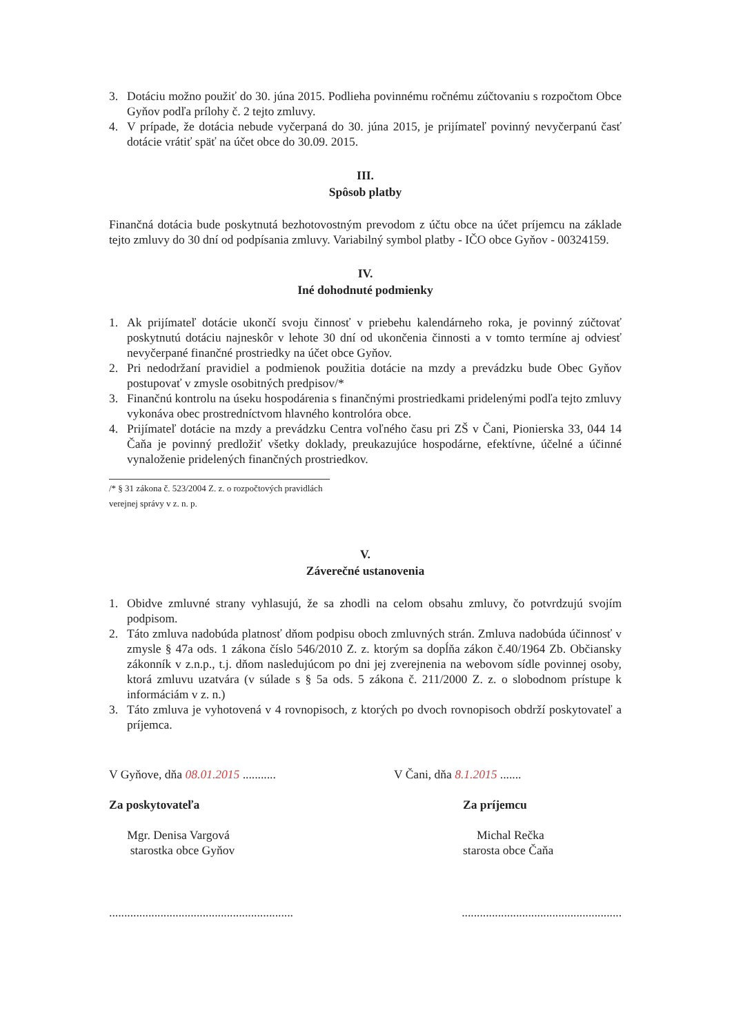3. Dotáciu možno použiť do 30. júna 2015. Podlieha povinnému ročnému zúčtovaniu s rozpočtom Obce Gyňov podľa prílohy č. 2 tejto zmluvy.
4. V prípade, že dotácia nebude vyčerpaná do 30. júna 2015, je prijímateľ povinný nevyčerpanú časť dotácie vrátiť späť na účet obce do 30.09. 2015.
III.
Spôsob platby
Finančná dotácia bude poskytnutá bezhotovostným prevodom z účtu obce na účet príjemcu na základe tejto zmluvy do 30 dní od podpísania zmluvy. Variabilný symbol platby - IČO obce Gyňov - 00324159.
IV.
Iné dohodnuté podmienky
1. Ak prijímateľ dotácie ukončí svoju činnosť v priebehu kalendárneho roka, je povinný zúčtovať poskytnutú dotáciu najneskôr v lehote 30 dní od ukončenia činnosti a v tomto termíne aj odviesť nevyčerpané finančné prostriedky na účet obce Gyňov.
2. Pri nedodržaní pravidiel a podmienok použitia dotácie na mzdy a prevádzku bude Obec Gyňov postupovať v zmysle osobitných predpisov/*
3. Finančnú kontrolu na úseku hospodárenia s finančnými prostriedkami pridelenými podľa tejto zmluvy vykonáva obec prostredníctvom hlavného kontrolóra obce.
4. Prijímateľ dotácie na mzdy a prevádzku Centra voľného času pri ZŠ v Čani, Pionierska 33, 044 14 Čaňa je povinný predložiť všetky doklady, preukazujúce hospodárne, efektívne, účelné a účinné vynaloženie pridelených finančných prostriedkov.
/* § 31 zákona č. 523/2004 Z. z. o rozpočtových pravidlách verejnej správy v z. n. p.
V.
Záverečné ustanovenia
1. Obidve zmluvné strany vyhlasujú, že sa zhodli na celom obsahu zmluvy, čo potvrdzujú svojím podpisom.
2. Táto zmluva nadobúda platnosť dňom podpisu oboch zmluvných strán. Zmluva nadobúda účinnosť v zmysle § 47a ods. 1 zákona číslo 546/2010 Z. z. ktorým sa dopĺňa zákon č.40/1964 Zb. Občiansky zákonník v z.n.p., t.j. dňom nasledujúcom po dni jej zverejnenia na webovom sídle povinnej osoby, ktorá zmluvu uzatvára (v súlade s § 5a ods. 5 zákona č. 211/2000 Z. z. o slobodnom prístupe k informáciám v z. n.)
3. Táto zmluva je vyhotovená v 4 rovnopisoch, z ktorých po dvoch rovnopisoch obdrží poskytovateľ a príjemca.
V Gyňove, dňa 08.01.2015 ...........
Za poskytovateľa
Mgr. Denisa Vargová
starostka obce Gyňov
V Čani, dňa 8.1.2015 .......
Za príjemcu
Michal Rečka
starosta obce Čaňa
..................................................................................................................